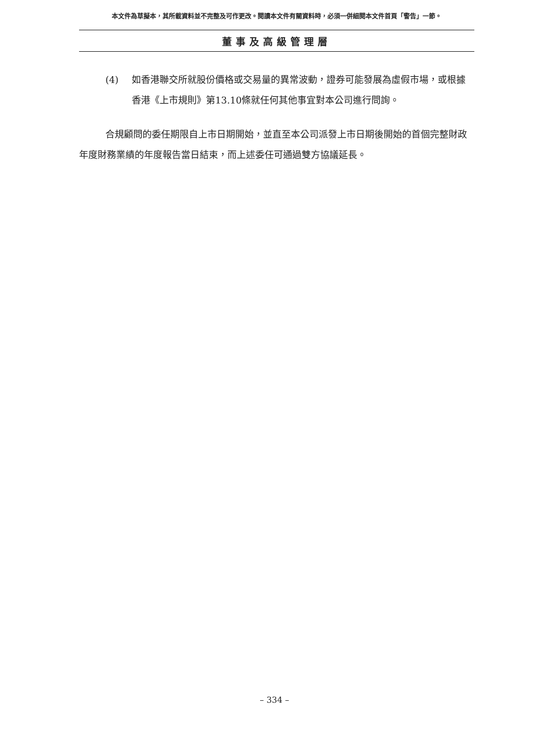本文件為草擬本，其所載資料並不完整及可作更改。閱讀本文件有關資料時，必須一併細閱本文件首頁「警告」一節。
董事及高級管理層
(4) 如香港聯交所就股份價格或交易量的異常波動，證券可能發展為虛假市場，或根據香港《上市規則》第13.10條就任何其他事宜對本公司進行問詢。
合規顧問的委任期限自上市日期開始，並直至本公司派發上市日期後開始的首個完整財政年度財務業績的年度報告當日結束，而上述委任可通過雙方協議延長。
– 334 –